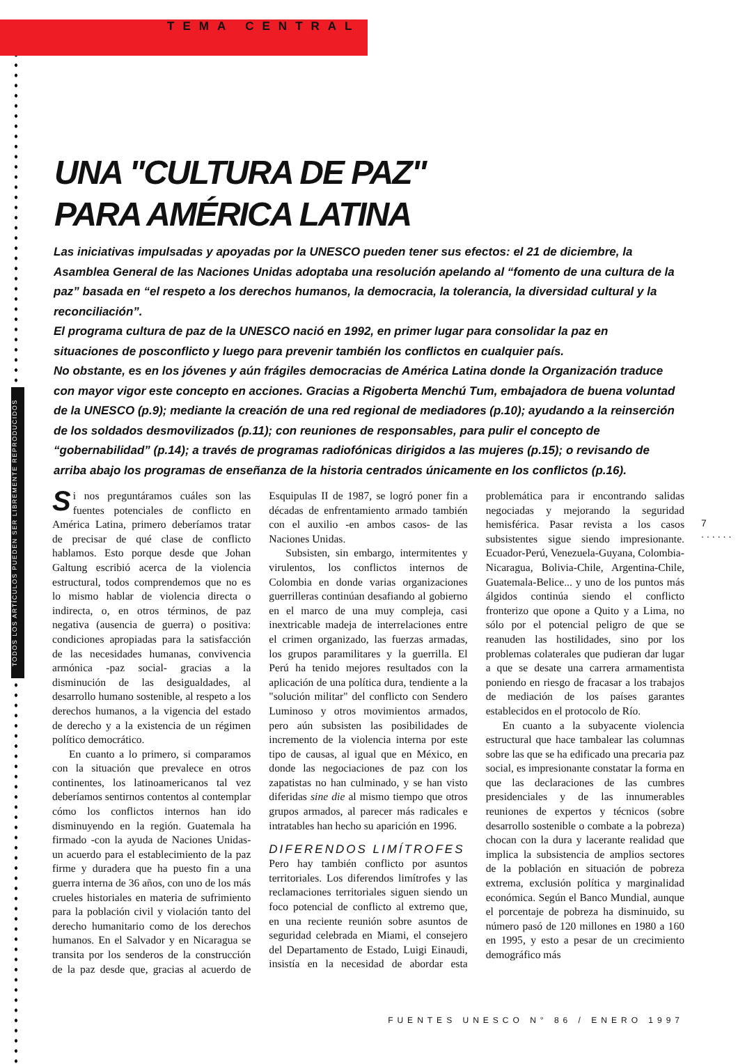TODOS LOS ARTÍCULOS PUEDEN SER LIBREMENTE REPRODUCIDOS
TEMA CENTRAL
UNA "CULTURA DE PAZ"
PARA AMÉRICA LATINA
Las iniciativas impulsadas y apoyadas por la UNESCO pueden tener sus efectos: el 21 de diciembre, la Asamblea General de las Naciones Unidas adoptaba una resolución apelando al “fomento de una cultura de la paz” basada en “el respeto a los derechos humanos, la democracia, la tolerancia, la diversidad cultural y la reconciliación”.
El programa cultura de paz de la UNESCO nació en 1992, en primer lugar para consolidar la paz en situaciones de posconflicto y luego para prevenir también los conflictos en cualquier país.
No obstante, es en los jóvenes y aún frágiles democracias de América Latina donde la Organización traduce con mayor vigor este concepto en acciones. Gracias a Rigoberta Menchú Tum, embajadora de buena voluntad de la UNESCO (p.9); mediante la creación de una red regional de mediadores (p.10); ayudando a la reinserción de los soldados desmovilizados (p.11); con reuniones de responsables, para pulir el concepto de “gobernabilidad” (p.14); a través de programas radiofónicas dirigidos a las mujeres (p.15); o revisando de arriba abajo los programas de enseñanza de la historia centrados únicamente en los conflictos (p.16).
Si nos preguntáramos cuáles son las fuentes potenciales de conflicto en América Latina, primero deberíamos tratar de precisar de qué clase de conflicto hablamos. Esto porque desde que Johan Galtung escribió acerca de la violencia estructural, todos comprendemos que no es lo mismo hablar de violencia directa o indirecta, o, en otros términos, de paz negativa (ausencia de guerra) o positiva: condiciones apropiadas para la satisfacción de las necesidades humanas, convivencia armónica -paz social- gracias a la disminución de las desigualdades, al desarrollo humano sostenible, al respeto a los derechos humanos, a la vigencia del estado de derecho y a la existencia de un régimen político democrático.
En cuanto a lo primero, si comparamos con la situación que prevalece en otros continentes, los latinoamericanos tal vez deberíamos sentirnos contentos al contemplar cómo los conflictos internos han ido disminuyendo en la región. Guatemala ha firmado -con la ayuda de Naciones Unidas- un acuerdo para el establecimiento de la paz firme y duradera que ha puesto fin a una guerra interna de 36 años, con uno de los más crueles historiales en materia de sufrimiento para la población civil y violación tanto del derecho humanitario como de los derechos humanos. En el Salvador y en Nicaragua se transita por los senderos de la construcción de la paz desde que, gracias al acuerdo de Esquipulas II de 1987, se logró poner fin a décadas de enfrentamiento armado también con el auxilio -en ambos casos- de las Naciones Unidas.
Subsisten, sin embargo, intermitentes y virulentos, los conflictos internos de Colombia en donde varias organizaciones guerrilleras continúan desafiando al gobierno en el marco de una muy compleja, casi inextricable madeja de interrelaciones entre el crimen organizado, las fuerzas armadas, los grupos paramilitares y la guerrilla. El Perú ha tenido mejores resultados con la aplicación de una política dura, tendiente a la "solución militar" del conflicto con Sendero Luminoso y otros movimientos armados, pero aún subsisten las posibilidades de incremento de la violencia interna por este tipo de causas, al igual que en México, en donde las negociaciones de paz con los zapatistas no han culminado, y se han visto diferidas sine die al mismo tiempo que otros grupos armados, al parecer más radicales e intratables han hecho su aparición en 1996.
DIFERENDOS LIMÍTROFES
Pero hay también conflicto por asuntos territoriales. Los diferendos limítrofes y las reclamaciones territoriales siguen siendo un foco potencial de conflicto al extremo que, en una reciente reunión sobre asuntos de seguridad celebrada en Miami, el consejero del Departamento de Estado, Luigi Einaudi, insistía en la necesidad de abordar esta problemática para ir encontrando salidas negociadas y mejorando la seguridad hemisférica. Pasar revista a los casos subsistentes sigue siendo impresionante. Ecuador-Perú, Venezuela-Guyana, Colombia-Nicaragua, Bolivia-Chile, Argentina-Chile, Guatemala-Belice... y uno de los puntos más álgidos continúa siendo el conflicto fronterizo que opone a Quito y a Lima, no sólo por el potencial peligro de que se reanuden las hostilidades, sino por los problemas colaterales que pudieran dar lugar a que se desate una carrera armamentista poniendo en riesgo de fracasar a los trabajos de mediación de los países garantes establecidos en el protocolo de Río.
En cuanto a la subyacente violencia estructural que hace tambalear las columnas sobre las que se ha edificado una precaria paz social, es impresionante constatar la forma en que las declaraciones de las cumbres presidenciales y de las innumerables reuniones de expertos y técnicos (sobre desarrollo sostenible o combate a la pobreza) chocan con la dura y lacerante realidad que implica la subsistencia de amplios sectores de la población en situación de pobreza extrema, exclusión política y marginalidad económica. Según el Banco Mundial, aunque el porcentaje de pobreza ha disminuido, su número pasó de 120 millones en 1980 a 160 en 1995, y esto a pesar de un crecimiento demográfico más
7 ......
FUENTES UNESCO N° 86 / ENERO 1997